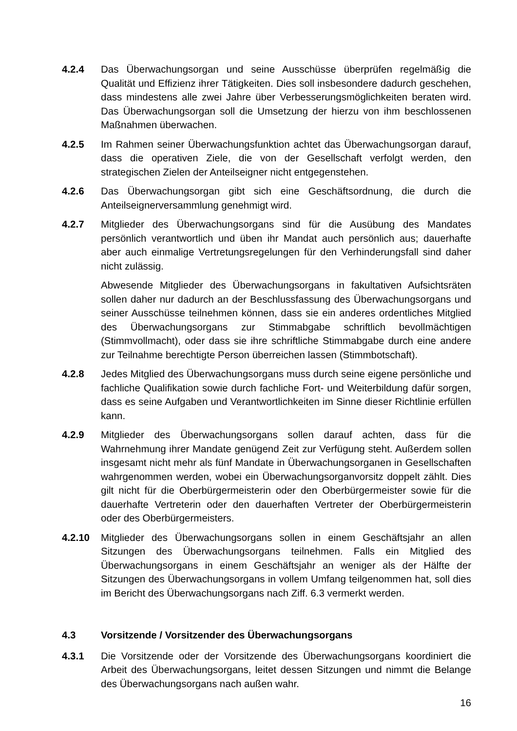4.2.4 Das Überwachungsorgan und seine Ausschüsse überprüfen regelmäßig die Qualität und Effizienz ihrer Tätigkeiten. Dies soll insbesondere dadurch geschehen, dass mindestens alle zwei Jahre über Verbesserungsmöglichkeiten beraten wird. Das Überwachungsorgan soll die Umsetzung der hierzu von ihm beschlossenen Maßnahmen überwachen.
4.2.5 Im Rahmen seiner Überwachungsfunktion achtet das Überwachungsorgan darauf, dass die operativen Ziele, die von der Gesellschaft verfolgt werden, den strategischen Zielen der Anteilseigner nicht entgegenstehen.
4.2.6 Das Überwachungsorgan gibt sich eine Geschäftsordnung, die durch die Anteilseignerversammlung genehmigt wird.
4.2.7 Mitglieder des Überwachungsorgans sind für die Ausübung des Mandates persönlich verantwortlich und üben ihr Mandat auch persönlich aus; dauerhafte aber auch einmalige Vertretungsregelungen für den Verhinderungsfall sind daher nicht zulässig.
Abwesende Mitglieder des Überwachungsorgans in fakultativen Aufsichtsräten sollen daher nur dadurch an der Beschlussfassung des Überwachungsorgans und seiner Ausschüsse teilnehmen können, dass sie ein anderes ordentliches Mitglied des Überwachungsorgans zur Stimmabgabe schriftlich bevollmächtigen (Stimmvollmacht), oder dass sie ihre schriftliche Stimmabgabe durch eine andere zur Teilnahme berechtigte Person überreichen lassen (Stimmbotschaft).
4.2.8 Jedes Mitglied des Überwachungsorgans muss durch seine eigene persönliche und fachliche Qualifikation sowie durch fachliche Fort- und Weiterbildung dafür sorgen, dass es seine Aufgaben und Verantwortlichkeiten im Sinne dieser Richtlinie erfüllen kann.
4.2.9 Mitglieder des Überwachungsorgans sollen darauf achten, dass für die Wahrnehmung ihrer Mandate genügend Zeit zur Verfügung steht. Außerdem sollen insgesamt nicht mehr als fünf Mandate in Überwachungsorganen in Gesellschaften wahrgenommen werden, wobei ein Überwachungsorganvorsitz doppelt zählt. Dies gilt nicht für die Oberbürgermeisterin oder den Oberbürgermeister sowie für die dauerhafte Vertreterin oder den dauerhaften Vertreter der Oberbürgermeisterin oder des Oberbürgermeisters.
4.2.10 Mitglieder des Überwachungsorgans sollen in einem Geschäftsjahr an allen Sitzungen des Überwachungsorgans teilnehmen. Falls ein Mitglied des Überwachungsorgans in einem Geschäftsjahr an weniger als der Hälfte der Sitzungen des Überwachungsorgans in vollem Umfang teilgenommen hat, soll dies im Bericht des Überwachungsorgans nach Ziff. 6.3 vermerkt werden.
4.3 Vorsitzende / Vorsitzender des Überwachungsorgans
4.3.1 Die Vorsitzende oder der Vorsitzende des Überwachungsorgans koordiniert die Arbeit des Überwachungsorgans, leitet dessen Sitzungen und nimmt die Belange des Überwachungsorgans nach außen wahr.
16